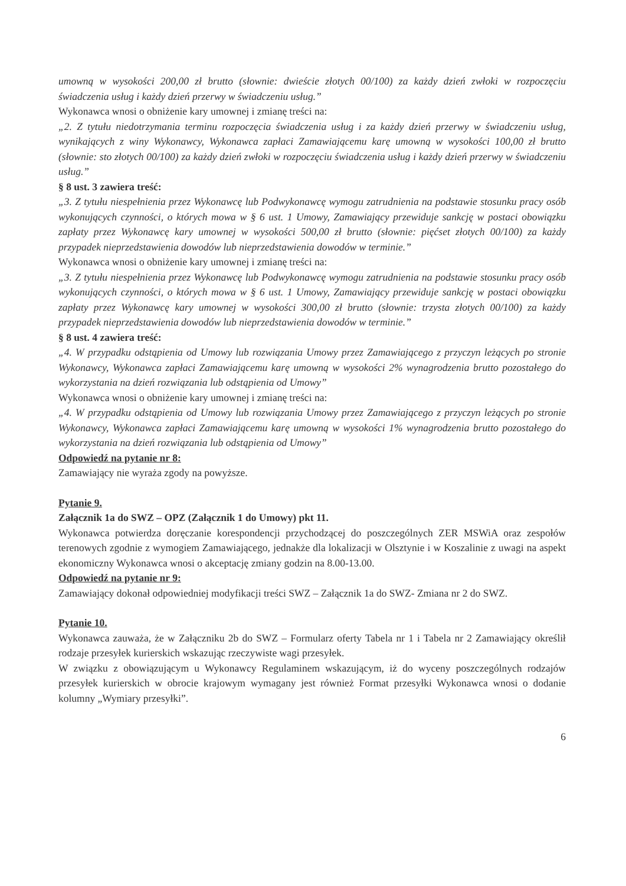umowną w wysokości 200,00 zł brutto (słownie: dwieście złotych 00/100) za każdy dzień zwłoki w rozpoczęciu świadczenia usług i każdy dzień przerwy w świadczeniu usług.”
Wykonawca wnosi o obniżenie kary umownej i zmianę treści na:
„2. Z tytułu niedotrzymania terminu rozpoczęcia świadczenia usług i za każdy dzień przerwy w świadczeniu usług, wynikających z winy Wykonawcy, Wykonawca zapłaci Zamawiającemu karę umowną w wysokości 100,00 zł brutto (słownie: sto złotych 00/100) za każdy dzień zwłoki w rozpoczęciu świadczenia usług i każdy dzień przerwy w świadczeniu usług.”
§ 8 ust. 3 zawiera treść:
„3. Z tytułu niespełnienia przez Wykonawcę lub Podwykonawcę wymogu zatrudnienia na podstawie stosunku pracy osób wykonujących czynności, o których mowa w § 6 ust. 1 Umowy, Zamawiający przewiduje sankcję w postaci obowiązku zapłaty przez Wykonawcę kary umownej w wysokości 500,00 zł brutto (słownie: pięćset złotych 00/100) za każdy przypadek nieprzedstawienia dowodów lub nieprzedstawienia dowodów w terminie.”
Wykonawca wnosi o obniżenie kary umownej i zmianę treści na:
„3. Z tytułu niespełnienia przez Wykonawcę lub Podwykonawcę wymogu zatrudnienia na podstawie stosunku pracy osób wykonujących czynności, o których mowa w § 6 ust. 1 Umowy, Zamawiający przewiduje sankcję w postaci obowiązku zapłaty przez Wykonawcę kary umownej w wysokości 300,00 zł brutto (słownie: trzysta złotych 00/100) za każdy przypadek nieprzedstawienia dowodów lub nieprzedstawienia dowodów w terminie.”
§ 8 ust. 4 zawiera treść:
„4. W przypadku odstąpienia od Umowy lub rozwiązania Umowy przez Zamawiającego z przyczyn leżących po stronie Wykonawcy, Wykonawca zapłaci Zamawiającemu karę umowną w wysokości 2% wynagrodzenia brutto pozostałego do wykorzystania na dzień rozwiązania lub odstąpienia od Umowy”
Wykonawca wnosi o obniżenie kary umownej i zmianę treści na:
„4. W przypadku odstąpienia od Umowy lub rozwiązania Umowy przez Zamawiającego z przyczyn leżących po stronie Wykonawcy, Wykonawca zapłaci Zamawiającemu karę umowną w wysokości 1% wynagrodzenia brutto pozostałego do wykorzystania na dzień rozwiązania lub odstąpienia od Umowy”
Odpowiedź na pytanie nr 8:
Zamawiający nie wyraża zgody na powyższe.
Pytanie 9.
Załącznik 1a do SWZ – OPZ (Załącznik 1 do Umowy) pkt 11.
Wykonawca potwierdza doręczanie korespondencji przychodzącej do poszczególnych ZER MSWiA oraz zespołów terenowych zgodnie z wymogiem Zamawiającego, jednakże dla lokalizacji w Olsztynie i w Koszalinie z uwagi na aspekt ekonomiczny Wykonawca wnosi o akceptację zmiany godzin na 8.00-13.00.
Odpowiedź na pytanie nr 9:
Zamawiający dokonał odpowiedniej modyfikacji treści SWZ – Załącznik 1a do SWZ- Zmiana nr 2 do SWZ.
Pytanie 10.
Wykonawca zauważa, że w Załączniku 2b do SWZ – Formularz oferty Tabela nr 1 i Tabela nr 2 Zamawiający określił rodzaje przesyłek kurierskich wskazując rzeczywiste wagi przesyłek.
W związku z obowiązującym u Wykonawcy Regulaminem wskazującym, iż do wyceny poszczególnych rodzajów przesyłek kurierskich w obrocie krajowym wymagany jest również Format przesyłki Wykonawca wnosi o dodanie kolumny „Wymiary przesyłki”.
6